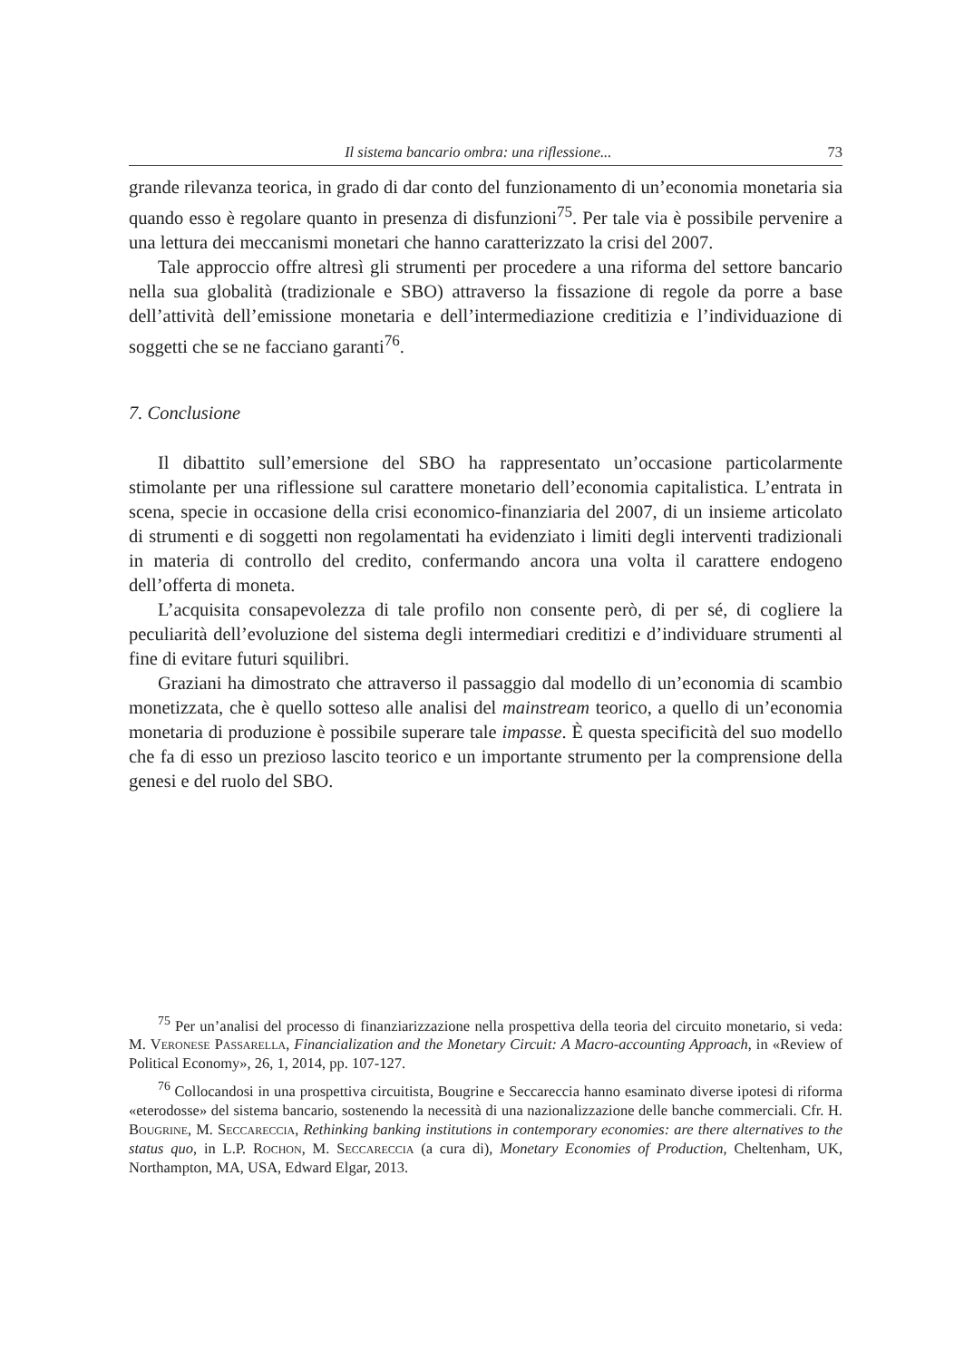Il sistema bancario ombra: una riflessione... 73
grande rilevanza teorica, in grado di dar conto del funzionamento di un’economia monetaria sia quando esso è regolare quanto in presenza di disfunzioni<sup>75</sup>. Per tale via è possibile pervenire a una lettura dei meccanismi monetari che hanno caratterizzato la crisi del 2007.
Tale approccio offre altresì gli strumenti per procedere a una riforma del settore bancario nella sua globalità (tradizionale e SBO) attraverso la fissazione di regole da porre a base dell’attività dell’emissione monetaria e dell’intermediazione creditizia e l’individuazione di soggetti che se ne facciano garanti<sup>76</sup>.
7. Conclusione
Il dibattito sull’emersione del SBO ha rappresentato un’occasione particolarmente stimolante per una riflessione sul carattere monetario dell’economia capitalistica. L’entrata in scena, specie in occasione della crisi economico-finanziaria del 2007, di un insieme articolato di strumenti e di soggetti non regolamentati ha evidenziato i limiti degli interventi tradizionali in materia di controllo del credito, confermando ancora una volta il carattere endogeno dell’offerta di moneta.
L’acquisita consapevolezza di tale profilo non consente però, di per sé, di cogliere la peculiarità dell’evoluzione del sistema degli intermediari creditizi e d’individuare strumenti al fine di evitare futuri squilibri.
Graziani ha dimostrato che attraverso il passaggio dal modello di un’economia di scambio monetizzata, che è quello sotteso alle analisi del mainstream teorico, a quello di un’economia monetaria di produzione è possibile superare tale impasse. È questa specificità del suo modello che fa di esso un prezioso lascito teorico e un importante strumento per la comprensione della genesi e del ruolo del SBO.
<sup>75</sup> Per un’analisi del processo di finanziarizzazione nella prospettiva della teoria del circuito monetario, si veda: M. Veronese Passarella, Financialization and the Monetary Circuit: A Macro-accounting Approach, in «Review of Political Economy», 26, 1, 2014, pp. 107-127.
<sup>76</sup> Collocandosi in una prospettiva circuitista, Bougrine e Seccareccia hanno esaminato diverse ipotesi di riforma «eterodosse» del sistema bancario, sostenendo la necessità di una nazionalizzazione delle banche commerciali. Cfr. H. Bougrine, M. Seccareccia, Rethinking banking institutions in contemporary economies: are there alternatives to the status quo, in L.P. Rochon, M. Seccareccia (a cura di), Monetary Economies of Production, Cheltenham, UK, Northampton, MA, USA, Edward Elgar, 2013.